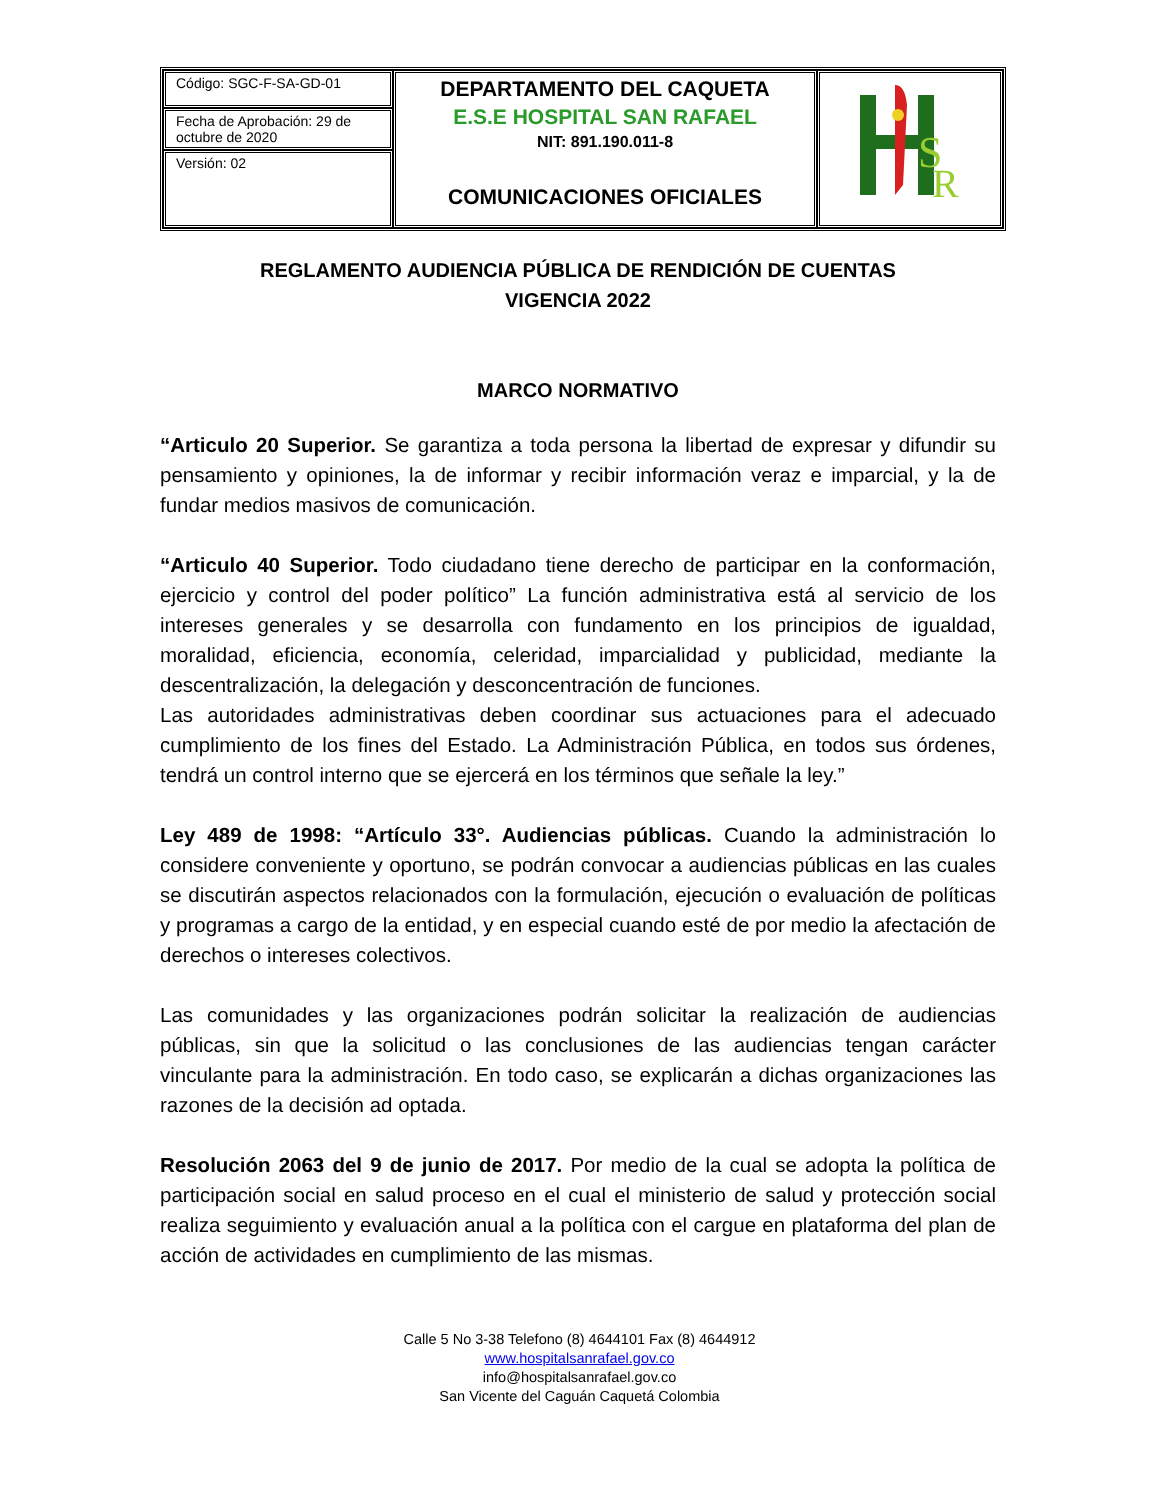| Código: SGC-F-SA-GD-01 | DEPARTAMENTO DEL CAQUETA E.S.E HOSPITAL SAN RAFAEL NIT: 891.190.011-8 COMUNICACIONES OFICIALES | R S |
| Fecha de Aprobación: 29 de octubre de 2020 | | |
| Versión: 02 | | |
REGLAMENTO AUDIENCIA PÚBLICA DE RENDICIÓN DE CUENTAS
VIGENCIA 2022
MARCO NORMATIVO
“Articulo 20 Superior. Se garantiza a toda persona la libertad de expresar y difundir su pensamiento y opiniones, la de informar y recibir información veraz e imparcial, y la de fundar medios masivos de comunicación.
“Articulo 40 Superior. Todo ciudadano tiene derecho de participar en la conformación, ejercicio y control del poder político” La función administrativa está al servicio de los intereses generales y se desarrolla con fundamento en los principios de igualdad, moralidad, eficiencia, economía, celeridad, imparcialidad y publicidad, mediante la descentralización, la delegación y desconcentración de funciones.
Las autoridades administrativas deben coordinar sus actuaciones para el adecuado cumplimiento de los fines del Estado. La Administración Pública, en todos sus órdenes, tendrá un control interno que se ejercerá en los términos que señale la ley.”
Ley 489 de 1998: “Artículo 33°. Audiencias públicas. Cuando la administración lo considere conveniente y oportuno, se podrán convocar a audiencias públicas en las cuales se discutirán aspectos relacionados con la formulación, ejecución o evaluación de políticas y programas a cargo de la entidad, y en especial cuando esté de por medio la afectación de derechos o intereses colectivos.
Las comunidades y las organizaciones podrán solicitar la realización de audiencias públicas, sin que la solicitud o las conclusiones de las audiencias tengan carácter vinculante para la administración. En todo caso, se explicarán a dichas organizaciones las razones de la decisión ad optada.
Resolución 2063 del 9 de junio de 2017. Por medio de la cual se adopta la política de participación social en salud proceso en el cual el ministerio de salud y protección social realiza seguimiento y evaluación anual a la política con el cargue en plataforma del plan de acción de actividades en cumplimiento de las mismas.
Calle 5 No 3-38 Telefono (8) 4644101 Fax (8) 4644912
www.hospitalsanrafael.gov.co
info@hospitalsanrafael.gov.co
San Vicente del Caguán Caquetá Colombia